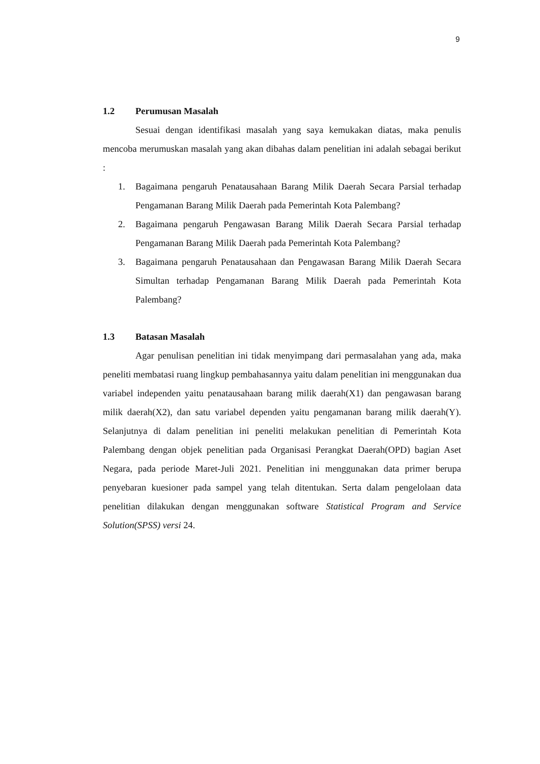9
1.2 Perumusan Masalah
Sesuai dengan identifikasi masalah yang saya kemukakan diatas, maka penulis mencoba merumuskan masalah yang akan dibahas dalam penelitian ini adalah sebagai berikut :
1. Bagaimana pengaruh Penatausahaan Barang Milik Daerah Secara Parsial terhadap Pengamanan Barang Milik Daerah pada Pemerintah Kota Palembang?
2. Bagaimana pengaruh Pengawasan Barang Milik Daerah Secara Parsial terhadap Pengamanan Barang Milik Daerah pada Pemerintah Kota Palembang?
3. Bagaimana pengaruh Penatausahaan dan Pengawasan Barang Milik Daerah Secara Simultan terhadap Pengamanan Barang Milik Daerah pada Pemerintah Kota Palembang?
1.3 Batasan Masalah
Agar penulisan penelitian ini tidak menyimpang dari permasalahan yang ada, maka peneliti membatasi ruang lingkup pembahasannya yaitu dalam penelitian ini menggunakan dua variabel independen yaitu penatausahaan barang milik daerah(X1) dan pengawasan barang milik daerah(X2), dan satu variabel dependen yaitu pengamanan barang milik daerah(Y). Selanjutnya di dalam penelitian ini peneliti melakukan penelitian di Pemerintah Kota Palembang dengan objek penelitian pada Organisasi Perangkat Daerah(OPD) bagian Aset Negara, pada periode Maret-Juli 2021. Penelitian ini menggunakan data primer berupa penyebaran kuesioner pada sampel yang telah ditentukan. Serta dalam pengelolaan data penelitian dilakukan dengan menggunakan software Statistical Program and Service Solution(SPSS) versi 24.